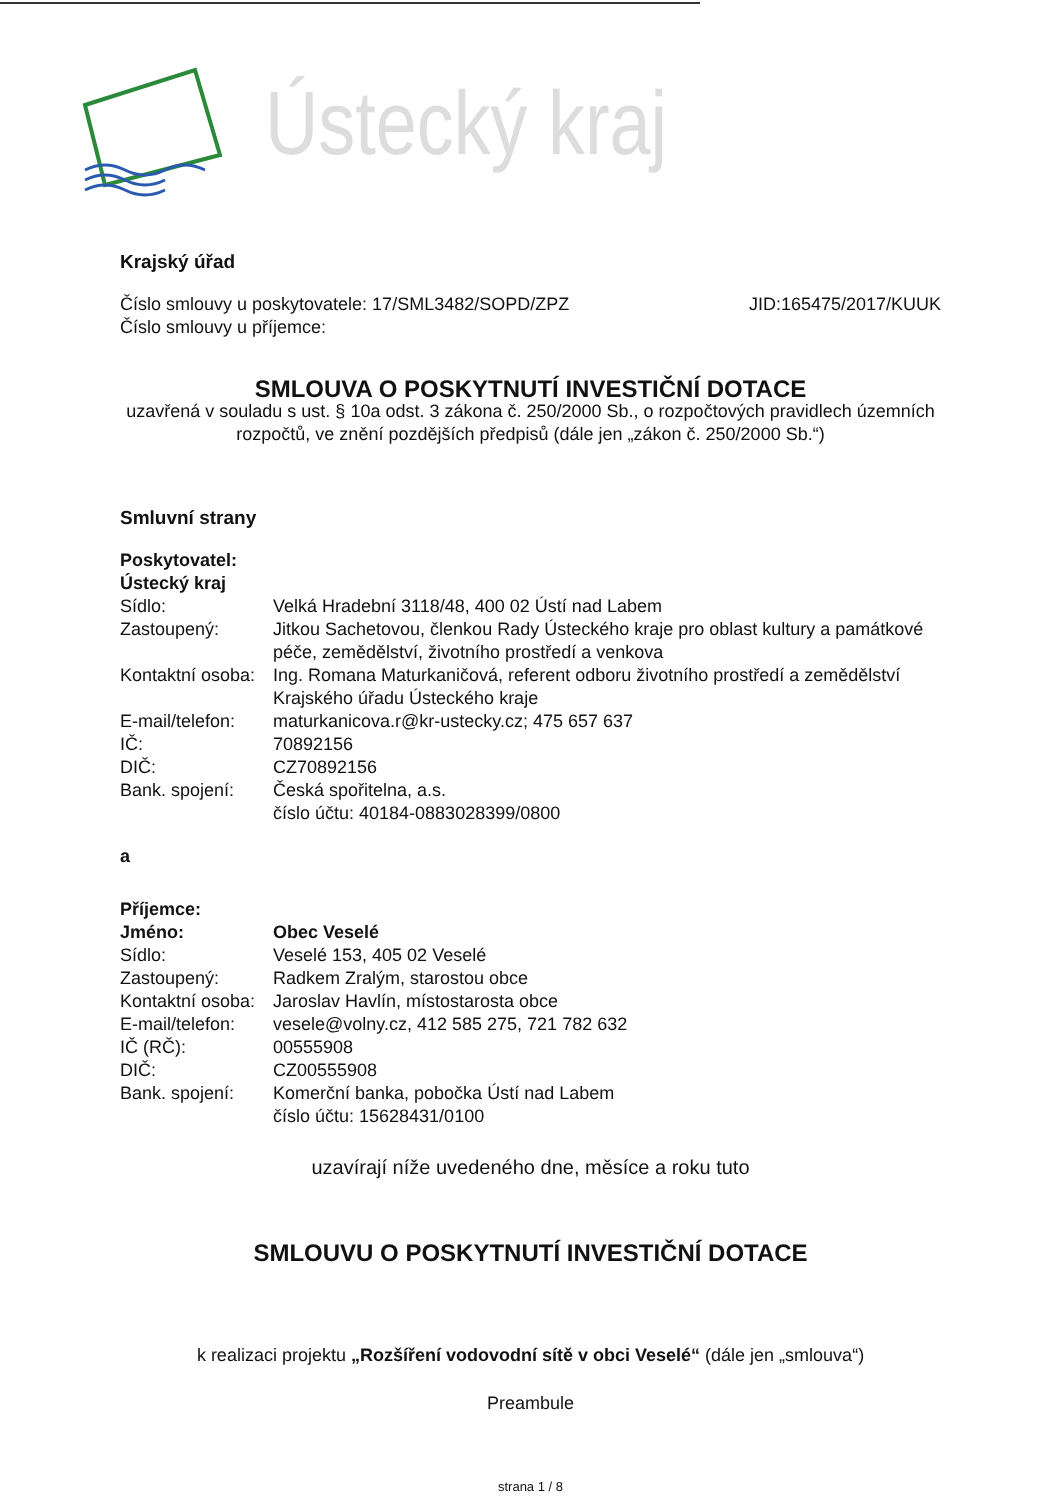Ústecký kraj
Krajský úřad
Číslo smlouvy u poskytovatele: 17/SML3482/SOPD/ZPZ
Číslo smlouvy u příjemce:
JID:165475/2017/KUUK
SMLOUVA O POSKYTNUTÍ INVESTIČNÍ DOTACE
uzavřená v souladu s ust. § 10a odst. 3 zákona č. 250/2000 Sb., o rozpočtových pravidlech územních rozpočtů, ve znění pozdějších předpisů (dále jen „zákon č. 250/2000 Sb.“)
Smluvní strany
Poskytovatel:
Ústecký kraj
| Sídlo: | Velká Hradební 3118/48, 400 02 Ústí nad Labem |
| Zastoupený: | Jitkou Sachetovou, členkou Rady Ústeckého kraje pro oblast kultury a památkové péče, zemědělství, životního prostředí a venkova |
| Kontaktní osoba: | Ing. Romana Maturkaničová, referent odboru životního prostředí a zemědělství Krajského úřadu Ústeckého kraje |
| E-mail/telefon: | maturkanicova.r@kr-ustecky.cz; 475 657 637 |
| IČ: | 70892156 |
| DIČ: | CZ70892156 |
| Bank. spojení: | Česká spořitelna, a.s. číslo účtu: 40184-0883028399/0800 |
a
Příjemce:
| Jméno: | Obec Veselé |
| Sídlo: | Veselé 153, 405 02 Veselé |
| Zastoupený: | Radkem Zralým, starostou obce |
| Kontaktní osoba: | Jaroslav Havlín, místostarosta obce |
| E-mail/telefon: | vesele@volny.cz, 412 585 275, 721 782 632 |
| IČ (RČ): | 00555908 |
| DIČ: | CZ00555908 |
| Bank. spojení: | Komerční banka, pobočka Ústí nad Labem číslo účtu: 15628431/0100 |
uzavírají níže uvedeného dne, měsíce a roku tuto
SMLOUVU O POSKYTNUTÍ INVESTIČNÍ DOTACE
k realizaci projektu „Rozšíření vodovodní sítě v obci Veselé“ (dále jen „smlouva“)
Preambule
strana 1 / 8